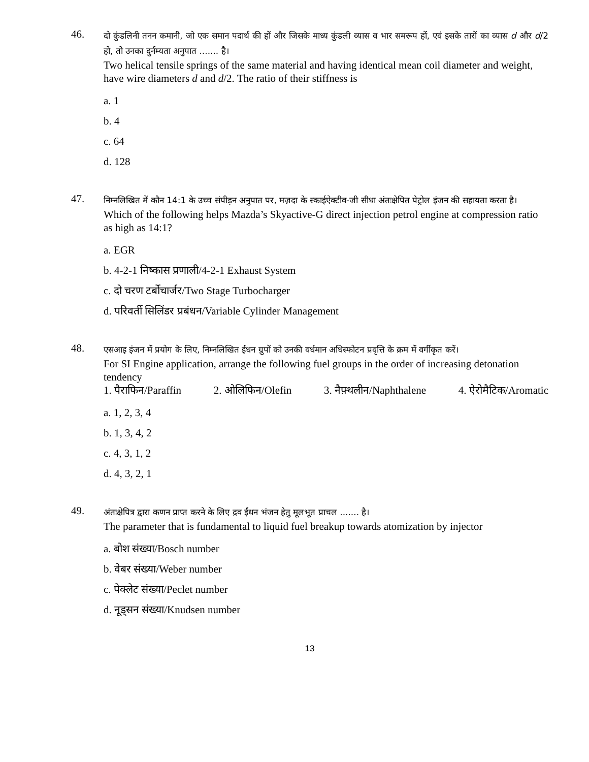46.
दो कुंडलिनी तनन कमानी, जो एक समान पदार्थ की हों और जिसके माध्य कुंडली व्यास व भार समरूप हों, एवं इसके तारों का व्यास d और d/2 हो, तो उनका दुर्नम्यता अनुपात ....... है।
Two helical tensile springs of the same material and having identical mean coil diameter and weight, have wire diameters d and d/2. The ratio of their stiffness is
a. 1
b. 4
c. 64
d. 128
47.
निम्नलिखित में कौन 14:1 के उच्च संपीड़न अनुपात पर, मज़दा के स्काईऐक्टीव-जी सीधा अंतःक्षेपित पेट्रोल इंजन की सहायता करता है।
Which of the following helps Mazda’s Skyactive-G direct injection petrol engine at compression ratio as high as 14:1?
a. EGR
b. 4-2-1 निष्कास प्रणाली/4-2-1 Exhaust System
c. दो चरण टर्बोचार्जर/Two Stage Turbocharger
d. परिवर्ती सिलिंडर प्रबंधन/Variable Cylinder Management
48.
एसआइ इंजन में प्रयोग के लिए, निम्नलिखित ईंधन ग्रुपों को उनकी वर्धमान अधिस्फोटन प्रवृत्ति के क्रम में वर्गीकृत करें।
For SI Engine application, arrange the following fuel groups in the order of increasing detonation tendency
1. पैराफिन/Paraffin 2. ओलिफिन/Olefin 3. नैफ़्थलीन/Naphthalene 4. ऐरोमैटिक/Aromatic
a. 1, 2, 3, 4
b. 1, 3, 4, 2
c. 4, 3, 1, 2
d. 4, 3, 2, 1
49.
अंतःक्षेपित्र द्वारा कणन प्राप्त करने के लिए द्रव ईंधन भंजन हेतु मूलभूत प्राचल ....... है।
The parameter that is fundamental to liquid fuel breakup towards atomization by injector
a. बोश संख्या/Bosch number
b. वेबर संख्या/Weber number
c. पेक्लेट संख्या/Peclet number
d. नूड्सन संख्या/Knudsen number
13